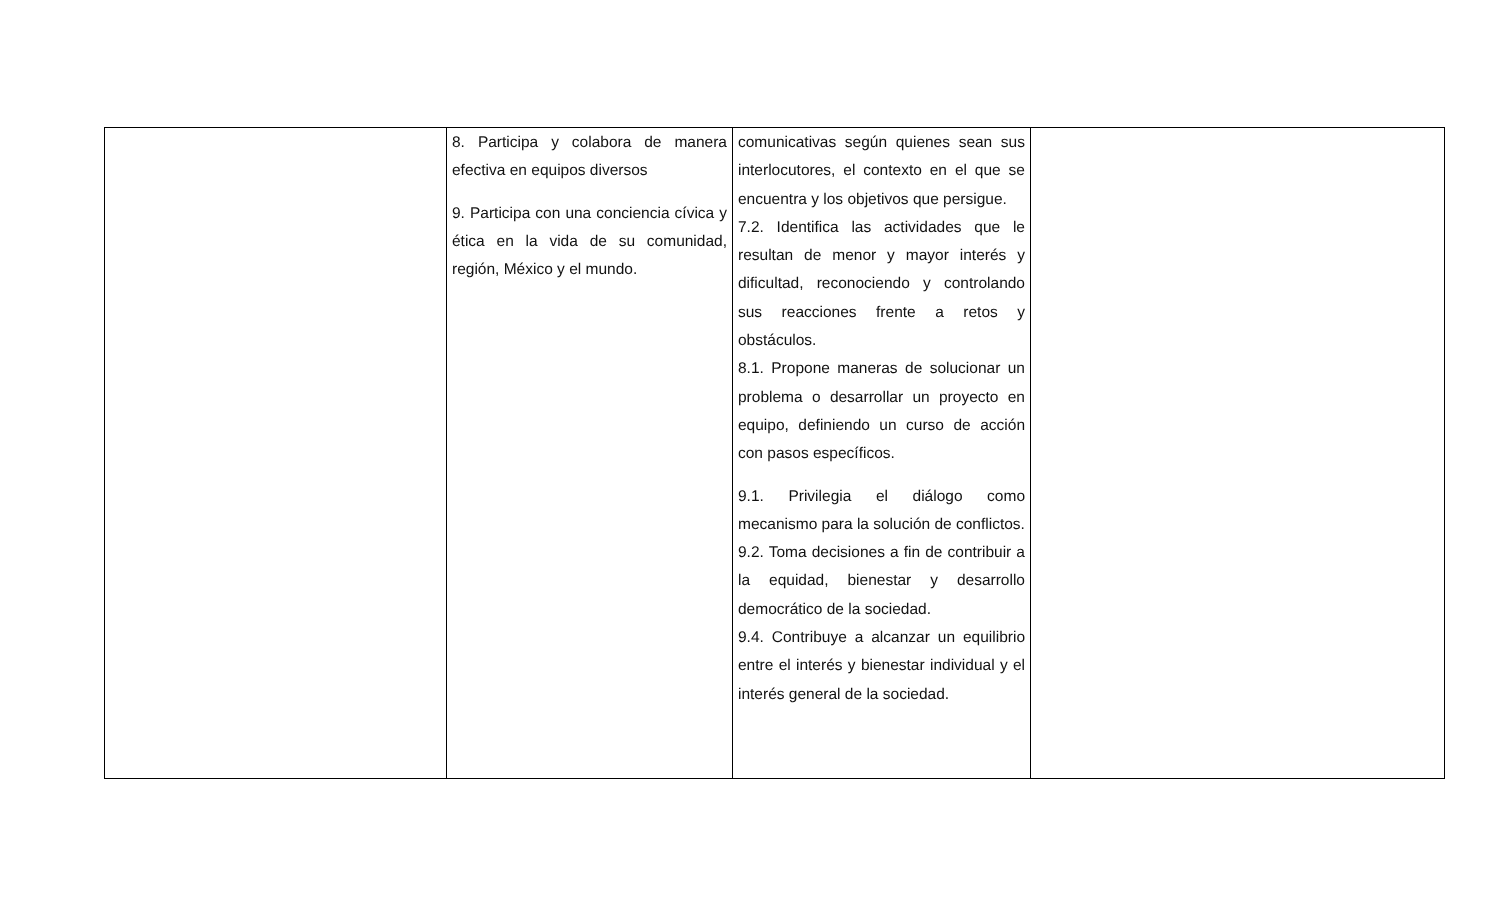| | 8. Participa y colabora de manera efectiva en equipos diversos 9. Participa con una conciencia cívica y ética en la vida de su comunidad, región, México y el mundo. | comunicativas según quienes sean sus interlocutores, el contexto en el que se encuentra y los objetivos que persigue. 7.2. Identifica las actividades que le resultan de menor y mayor interés y dificultad, reconociendo y controlando sus reacciones frente a retos y obstáculos. 8.1. Propone maneras de solucionar un problema o desarrollar un proyecto en equipo, definiendo un curso de acción con pasos específicos. 9.1. Privilegia el diálogo como mecanismo para la solución de conflictos. 9.2. Toma decisiones a fin de contribuir a la equidad, bienestar y desarrollo democrático de la sociedad. 9.4. Contribuye a alcanzar un equilibrio entre el interés y bienestar individual y el interés general de la sociedad. | |